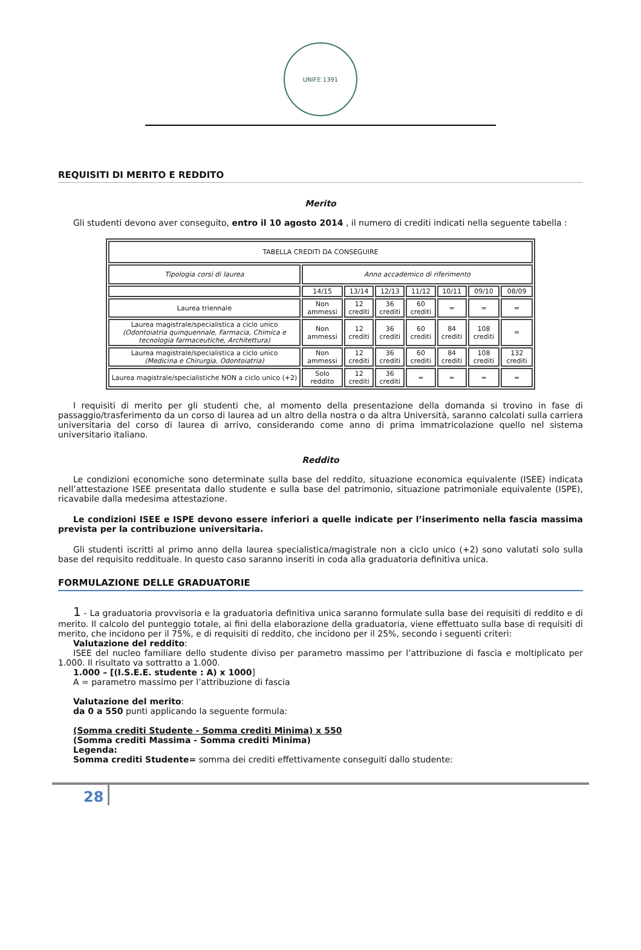UNIFE 1391
REQUISITI DI MERITO E REDDITO
Merito
Gli studenti devono aver conseguito, entro il 10 agosto 2014 , il numero di crediti indicati nella seguente tabella :
| TABELLA CREDITI DA CONSEGUIRE | | | | | | | |
| Tipologia corsi di laurea | Anno accademico di riferimento | | | | | | |
| | 14/15 | 13/14 | 12/13 | 11/12 | 10/11 | 09/10 | 08/09 |
| Laurea triennale | Non ammessi | 12 crediti | 36 crediti | 60 crediti | = | = | = |
| Laurea magistrale/specialistica a ciclo unico (Odontoiatria quinquennale, Farmacia, Chimica e tecnologia farmaceutiche, Architettura) | Non ammessi | 12 crediti | 36 crediti | 60 crediti | 84 crediti | 108 crediti | = |
| Laurea magistrale/specialistica a ciclo unico (Medicina e Chirurgia, Odontoiatria) | Non ammessi | 12 crediti | 36 crediti | 60 crediti | 84 crediti | 108 crediti | 132 crediti |
| Laurea magistrale/specialistiche NON a ciclo unico (+2) | Solo reddito | 12 crediti | 36 crediti | = | = | = | = |
I requisiti di merito per gli studenti che, al momento della presentazione della domanda si trovino in fase di passaggio/trasferimento da un corso di laurea ad un altro della nostra o da altra Università, saranno calcolati sulla carriera universitaria del corso di laurea di arrivo, considerando come anno di prima immatricolazione quello nel sistema universitario italiano.
Reddito
Le condizioni economiche sono determinate sulla base del reddito, situazione economica equivalente (ISEE) indicata nell’attestazione ISEE presentata dallo studente e sulla base del patrimonio, situazione patrimoniale equivalente (ISPE), ricavabile dalla medesima attestazione.
Le condizioni ISEE e ISPE devono essere inferiori a quelle indicate per l’inserimento nella fascia massima prevista per la contribuzione universitaria.
Gli studenti iscritti al primo anno della laurea specialistica/magistrale non a ciclo unico (+2) sono valutati solo sulla base del requisito reddituale. In questo caso saranno inseriti in coda alla graduatoria definitiva unica.
FORMULAZIONE DELLE GRADUATORIE
1 - La graduatoria provvisoria e la graduatoria definitiva unica saranno formulate sulla base dei requisiti di reddito e di merito. Il calcolo del punteggio totale, ai fini della elaborazione della graduatoria, viene effettuato sulla base di requisiti di merito, che incidono per il 75%, e di requisiti di reddito, che incidono per il 25%, secondo i seguenti criteri:
Valutazione del reddito:
ISEE del nucleo familiare dello studente diviso per parametro massimo per l’attribuzione di fascia e moltiplicato per 1.000. Il risultato va sottratto a 1.000.
1.000 – [(I.S.E.E. studente : A) x 1000]
A = parametro massimo per l’attribuzione di fascia
Valutazione del merito:
da 0 a 550 punti applicando la seguente formula:
(Somma crediti Studente - Somma crediti Minima) x 550
(Somma crediti Massima - Somma crediti Minima)
Legenda:
Somma crediti Studente= somma dei crediti effettivamente conseguiti dallo studente:
28